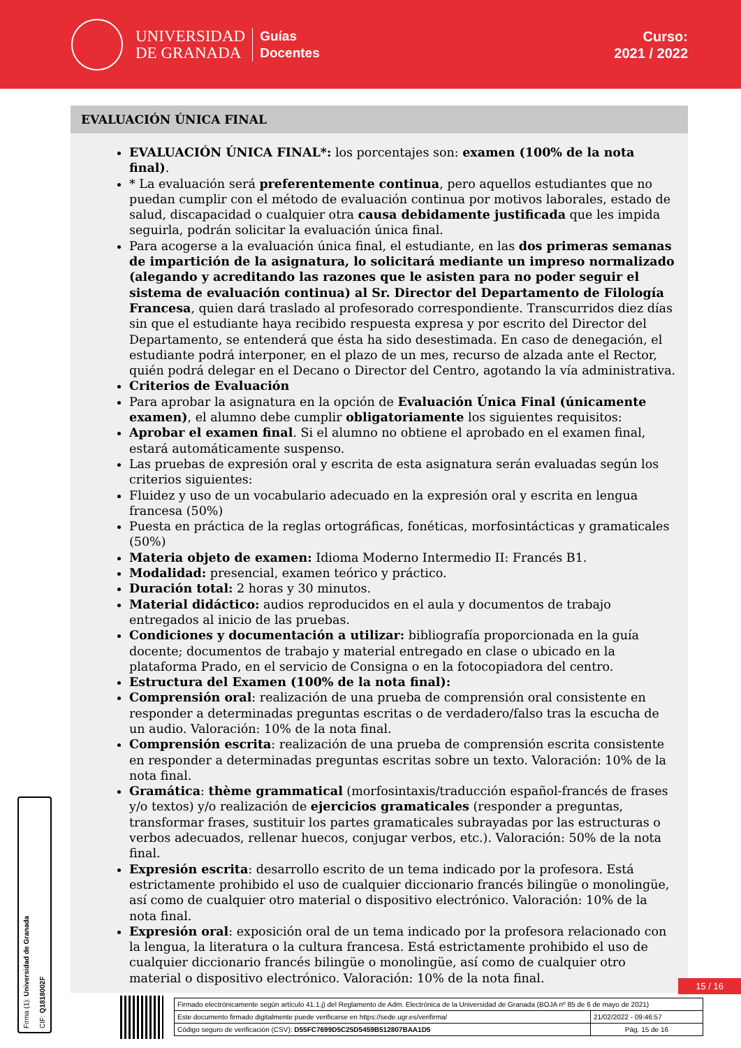UNIVERSIDAD
DE GRANADA
Guías
Docentes
Curso:
2021 / 2022
EVALUACIÓN ÚNICA FINAL
EVALUACIÓN ÚNICA FINAL*: los porcentajes son: examen (100% de la nota final).
* La evaluación será preferentemente continua, pero aquellos estudiantes que no puedan cumplir con el método de evaluación continua por motivos laborales, estado de salud, discapacidad o cualquier otra causa debidamente justificada que les impida seguirla, podrán solicitar la evaluación única final.
Para acogerse a la evaluación única final, el estudiante, en las dos primeras semanas de impartición de la asignatura, lo solicitará mediante un impreso normalizado (alegando y acreditando las razones que le asisten para no poder seguir el sistema de evaluación continua) al Sr. Director del Departamento de Filología Francesa, quien dará traslado al profesorado correspondiente. Transcurridos diez días sin que el estudiante haya recibido respuesta expresa y por escrito del Director del Departamento, se entenderá que ésta ha sido desestimada. En caso de denegación, el estudiante podrá interponer, en el plazo de un mes, recurso de alzada ante el Rector, quién podrá delegar en el Decano o Director del Centro, agotando la vía administrativa.
Criterios de Evaluación
Para aprobar la asignatura en la opción de Evaluación Única Final (únicamente examen), el alumno debe cumplir obligatoriamente los siguientes requisitos:
Aprobar el examen final. Si el alumno no obtiene el aprobado en el examen final, estará automáticamente suspenso.
Las pruebas de expresión oral y escrita de esta asignatura serán evaluadas según los criterios siguientes:
Fluidez y uso de un vocabulario adecuado en la expresión oral y escrita en lengua francesa (50%)
Puesta en práctica de la reglas ortográficas, fonéticas, morfosintácticas y gramaticales (50%)
Materia objeto de examen: Idioma Moderno Intermedio II: Francés B1.
Modalidad: presencial, examen teórico y práctico.
Duración total: 2 horas y 30 minutos.
Material didáctico: audios reproducidos en el aula y documentos de trabajo entregados al inicio de las pruebas.
Condiciones y documentación a utilizar: bibliografía proporcionada en la guía docente; documentos de trabajo y material entregado en clase o ubicado en la plataforma Prado, en el servicio de Consigna o en la fotocopiadora del centro.
Estructura del Examen (100% de la nota final):
Comprensión oral: realización de una prueba de comprensión oral consistente en responder a determinadas preguntas escritas o de verdadero/falso tras la escucha de un audio. Valoración: 10% de la nota final.
Comprensión escrita: realización de una prueba de comprensión escrita consistente en responder a determinadas preguntas escritas sobre un texto. Valoración: 10% de la nota final.
Gramática: thème grammatical (morfosintaxis/traducción español-francés de frases y/o textos) y/o realización de ejercicios gramaticales (responder a preguntas, transformar frases, sustituir los partes gramaticales subrayadas por las estructuras o verbos adecuados, rellenar huecos, conjugar verbos, etc.). Valoración: 50% de la nota final.
Expresión escrita: desarrollo escrito de un tema indicado por la profesora. Está estrictamente prohibido el uso de cualquier diccionario francés bilingüe o monolingüe, así como de cualquier otro material o dispositivo electrónico. Valoración: 10% de la nota final.
Expresión oral: exposición oral de un tema indicado por la profesora relacionado con la lengua, la literatura o la cultura francesa. Está estrictamente prohibido el uso de cualquier diccionario francés bilingüe o monolingüe, así como de cualquier otro material o dispositivo electrónico. Valoración: 10% de la nota final.
Firma (1): Universidad de Granada CIF: Q1818002F
15 / 16
| Firmado electrónicamente según artículo 41.1.j) del Reglamento de Adm. Electrónica de la Universidad de Granada (BOJA nº 85 de 6 de mayo de 2021) | |
| Este documento firmado digitalmente puede verificarse en https://sede.ugr.es/verifirma/ | 21/02/2022 - 09:46:57 |
| Código seguro de verificación (CSV): D55FC7699D5C25D5459B512807BAA1D5 | Pág. 15 de 16 |